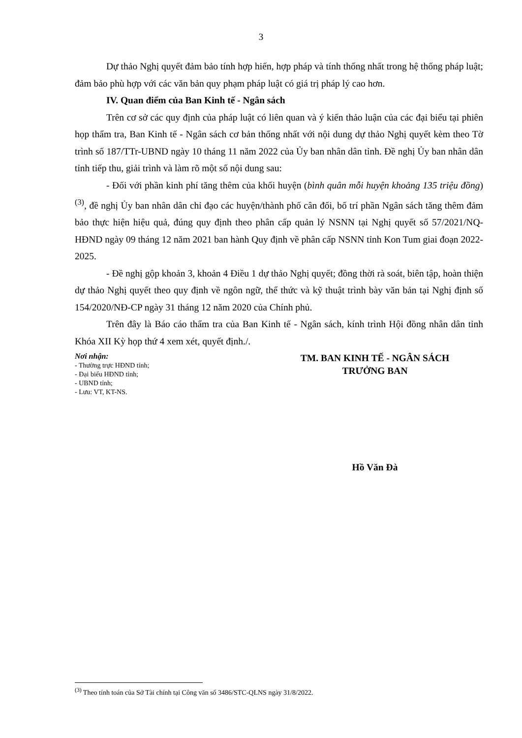3
Dự thảo Nghị quyết đảm bảo tính hợp hiến, hợp pháp và tính thống nhất trong hệ thống pháp luật; đảm bảo phù hợp với các văn bản quy phạm pháp luật có giá trị pháp lý cao hơn.
IV. Quan điểm của Ban Kinh tế - Ngân sách
Trên cơ sở các quy định của pháp luật có liên quan và ý kiến thảo luận của các đại biểu tại phiên họp thẩm tra, Ban Kinh tế - Ngân sách cơ bản thống nhất với nội dung dự thảo Nghị quyết kèm theo Tờ trình số 187/TTr-UBND ngày 10 tháng 11 năm 2022 của Ủy ban nhân dân tỉnh. Đề nghị Ủy ban nhân dân tỉnh tiếp thu, giải trình và làm rõ một số nội dung sau:
- Đối với phần kinh phí tăng thêm của khối huyện (bình quân mỗi huyện khoảng 135 triệu đồng)<sup>(3)</sup>, đề nghị Ủy ban nhân dân chỉ đạo các huyện/thành phố cân đối, bố trí phần Ngân sách tăng thêm đảm bảo thực hiện hiệu quả, đúng quy định theo phân cấp quản lý NSNN tại Nghị quyết số 57/2021/NQ-HĐND ngày 09 tháng 12 năm 2021 ban hành Quy định về phân cấp NSNN tỉnh Kon Tum giai đoạn 2022-2025.
- Đề nghị gộp khoản 3, khoản 4 Điều 1 dự thảo Nghị quyết; đồng thời rà soát, biên tập, hoàn thiện dự thảo Nghị quyết theo quy định về ngôn ngữ, thể thức và kỹ thuật trình bày văn bản tại Nghị định số 154/2020/NĐ-CP ngày 31 tháng 12 năm 2020 của Chính phủ.
Trên đây là Báo cáo thẩm tra của Ban Kinh tế - Ngân sách, kính trình Hội đồng nhân dân tỉnh Khóa XII Kỳ họp thứ 4 xem xét, quyết định./.
Nơi nhận:
- Thường trực HĐND tỉnh;
- Đại biểu HĐND tỉnh;
- UBND tỉnh;
- Lưu: VT, KT-NS.
TM. BAN KINH TẾ - NGÂN SÁCH
TRƯỞNG BAN
Hồ Văn Đà
<sup>(3)</sup> Theo tính toán của Sở Tài chính tại Công văn số 3486/STC-QLNS ngày 31/8/2022.